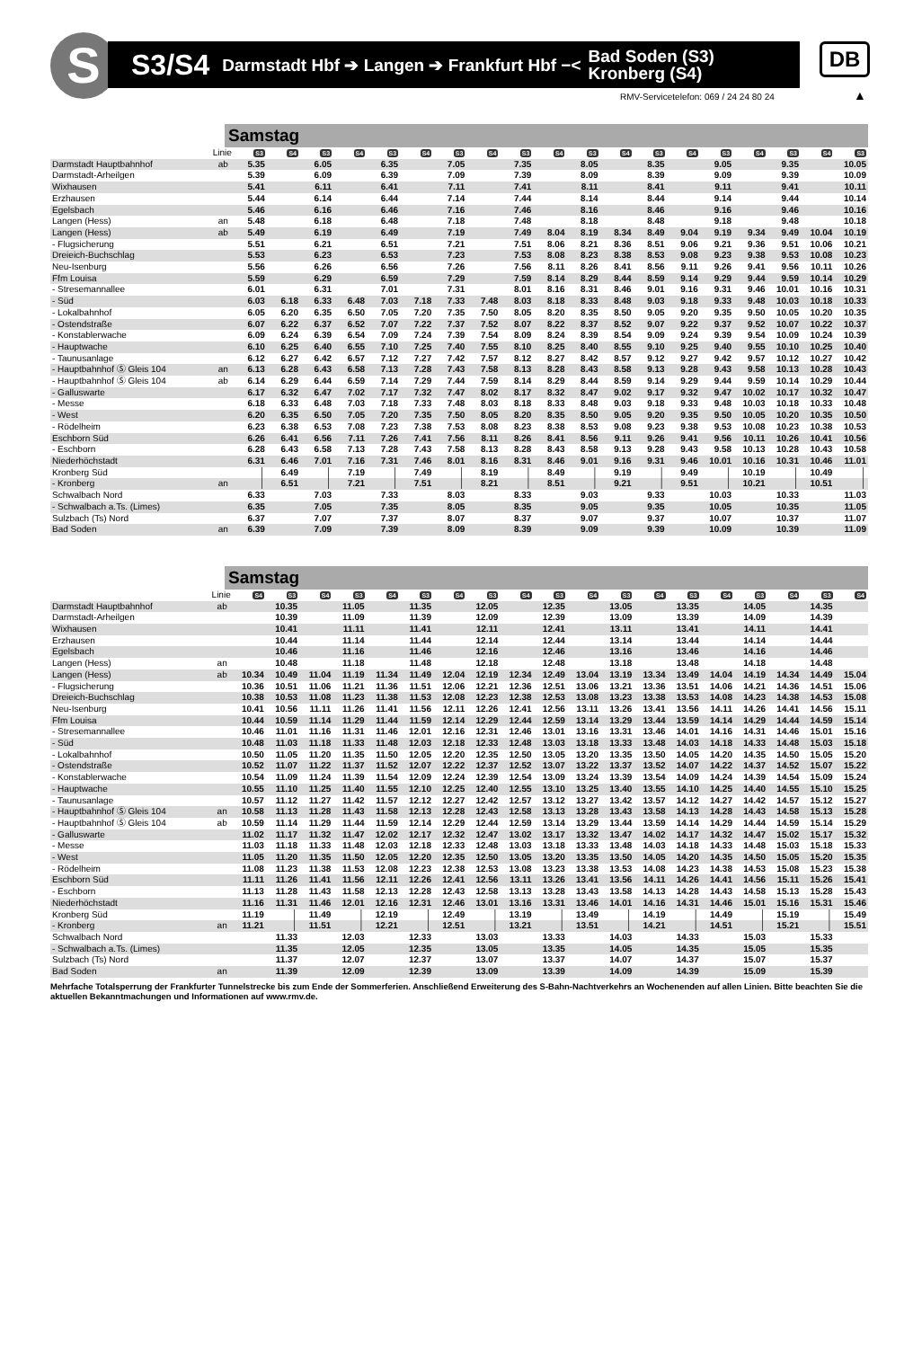S
S3/S4 Darmstadt Hbf ➔ Langen ➔ Frankfurt Hbf −< Bad Soden (S3)
Kronberg (S4)
DB
RMV-Servicetelefon: 069 / 24 24 80 24
▲
Samstag
| | Linie | S3 | S4 | S3 | S4 | S3 | S4 | S3 | S4 | S3 | S4 | S3 | S4 | S3 | S4 | S3 | S4 | S3 | S4 | S3 |
| --- | --- | --- | --- | --- | --- | --- | --- | --- | --- | --- | --- | --- | --- | --- | --- | --- | --- | --- | --- | --- |
| Darmstadt Hauptbahnhof | ab | 5.35 | | 6.05 | | 6.35 | | 7.05 | | 7.35 | | 8.05 | | 8.35 | | 9.05 | | 9.35 | | 10.05 |
| Darmstadt-Arheilgen | | 5.39 | | 6.09 | | 6.39 | | 7.09 | | 7.39 | | 8.09 | | 8.39 | | 9.09 | | 9.39 | | 10.09 |
| Wixhausen | | 5.41 | | 6.11 | | 6.41 | | 7.11 | | 7.41 | | 8.11 | | 8.41 | | 9.11 | | 9.41 | | 10.11 |
| Erzhausen | | 5.44 | | 6.14 | | 6.44 | | 7.14 | | 7.44 | | 8.14 | | 8.44 | | 9.14 | | 9.44 | | 10.14 |
| Egelsbach | | 5.46 | | 6.16 | | 6.46 | | 7.16 | | 7.46 | | 8.16 | | 8.46 | | 9.16 | | 9.46 | | 10.16 |
| Langen (Hess) | an | 5.48 | | 6.18 | | 6.48 | | 7.18 | | 7.48 | | 8.18 | | 8.48 | | 9.18 | | 9.48 | | 10.18 |
| Langen (Hess) | ab | 5.49 | | 6.19 | | 6.49 | | 7.19 | | 7.49 | 8.04 | 8.19 | 8.34 | 8.49 | 9.04 | 9.19 | 9.34 | 9.49 | 10.04 | 10.19 |
| - Flugsicherung | | 5.51 | | 6.21 | | 6.51 | | 7.21 | | 7.51 | 8.06 | 8.21 | 8.36 | 8.51 | 9.06 | 9.21 | 9.36 | 9.51 | 10.06 | 10.21 |
| Dreieich-Buchschlag | | 5.53 | | 6.23 | | 6.53 | | 7.23 | | 7.53 | 8.08 | 8.23 | 8.38 | 8.53 | 9.08 | 9.23 | 9.38 | 9.53 | 10.08 | 10.23 |
| Neu-Isenburg | | 5.56 | | 6.26 | | 6.56 | | 7.26 | | 7.56 | 8.11 | 8.26 | 8.41 | 8.56 | 9.11 | 9.26 | 9.41 | 9.56 | 10.11 | 10.26 |
| Ffm Louisa | | 5.59 | | 6.29 | | 6.59 | | 7.29 | | 7.59 | 8.14 | 8.29 | 8.44 | 8.59 | 9.14 | 9.29 | 9.44 | 9.59 | 10.14 | 10.29 |
| - Stresemannallee | | 6.01 | | 6.31 | | 7.01 | | 7.31 | | 8.01 | 8.16 | 8.31 | 8.46 | 9.01 | 9.16 | 9.31 | 9.46 | 10.01 | 10.16 | 10.31 |
| - Süd | | 6.03 | 6.18 | 6.33 | 6.48 | 7.03 | 7.18 | 7.33 | 7.48 | 8.03 | 8.18 | 8.33 | 8.48 | 9.03 | 9.18 | 9.33 | 9.48 | 10.03 | 10.18 | 10.33 |
| - Lokalbahnhof | | 6.05 | 6.20 | 6.35 | 6.50 | 7.05 | 7.20 | 7.35 | 7.50 | 8.05 | 8.20 | 8.35 | 8.50 | 9.05 | 9.20 | 9.35 | 9.50 | 10.05 | 10.20 | 10.35 |
| - Ostendstraße | | 6.07 | 6.22 | 6.37 | 6.52 | 7.07 | 7.22 | 7.37 | 7.52 | 8.07 | 8.22 | 8.37 | 8.52 | 9.07 | 9.22 | 9.37 | 9.52 | 10.07 | 10.22 | 10.37 |
| - Konstablerwache | | 6.09 | 6.24 | 6.39 | 6.54 | 7.09 | 7.24 | 7.39 | 7.54 | 8.09 | 8.24 | 8.39 | 8.54 | 9.09 | 9.24 | 9.39 | 9.54 | 10.09 | 10.24 | 10.39 |
| - Hauptwache | | 6.10 | 6.25 | 6.40 | 6.55 | 7.10 | 7.25 | 7.40 | 7.55 | 8.10 | 8.25 | 8.40 | 8.55 | 9.10 | 9.25 | 9.40 | 9.55 | 10.10 | 10.25 | 10.40 |
| - Taunusanlage | | 6.12 | 6.27 | 6.42 | 6.57 | 7.12 | 7.27 | 7.42 | 7.57 | 8.12 | 8.27 | 8.42 | 8.57 | 9.12 | 9.27 | 9.42 | 9.57 | 10.12 | 10.27 | 10.42 |
| - Hauptbahnhof Ⓢ Gleis 104 | an | 6.13 | 6.28 | 6.43 | 6.58 | 7.13 | 7.28 | 7.43 | 7.58 | 8.13 | 8.28 | 8.43 | 8.58 | 9.13 | 9.28 | 9.43 | 9.58 | 10.13 | 10.28 | 10.43 |
| - Hauptbahnhof Ⓢ Gleis 104 | ab | 6.14 | 6.29 | 6.44 | 6.59 | 7.14 | 7.29 | 7.44 | 7.59 | 8.14 | 8.29 | 8.44 | 8.59 | 9.14 | 9.29 | 9.44 | 9.59 | 10.14 | 10.29 | 10.44 |
| - Galluswarte | | 6.17 | 6.32 | 6.47 | 7.02 | 7.17 | 7.32 | 7.47 | 8.02 | 8.17 | 8.32 | 8.47 | 9.02 | 9.17 | 9.32 | 9.47 | 10.02 | 10.17 | 10.32 | 10.47 |
| - Messe | | 6.18 | 6.33 | 6.48 | 7.03 | 7.18 | 7.33 | 7.48 | 8.03 | 8.18 | 8.33 | 8.48 | 9.03 | 9.18 | 9.33 | 9.48 | 10.03 | 10.18 | 10.33 | 10.48 |
| - West | | 6.20 | 6.35 | 6.50 | 7.05 | 7.20 | 7.35 | 7.50 | 8.05 | 8.20 | 8.35 | 8.50 | 9.05 | 9.20 | 9.35 | 9.50 | 10.05 | 10.20 | 10.35 | 10.50 |
| - Rödelheim | | 6.23 | 6.38 | 6.53 | 7.08 | 7.23 | 7.38 | 7.53 | 8.08 | 8.23 | 8.38 | 8.53 | 9.08 | 9.23 | 9.38 | 9.53 | 10.08 | 10.23 | 10.38 | 10.53 |
| Eschborn Süd | | 6.26 | 6.41 | 6.56 | 7.11 | 7.26 | 7.41 | 7.56 | 8.11 | 8.26 | 8.41 | 8.56 | 9.11 | 9.26 | 9.41 | 9.56 | 10.11 | 10.26 | 10.41 | 10.56 |
| - Eschborn | | 6.28 | 6.43 | 6.58 | 7.13 | 7.28 | 7.43 | 7.58 | 8.13 | 8.28 | 8.43 | 8.58 | 9.13 | 9.28 | 9.43 | 9.58 | 10.13 | 10.28 | 10.43 | 10.58 |
| Niederhöchstadt | | 6.31 | 6.46 | 7.01 | 7.16 | 7.31 | 7.46 | 8.01 | 8.16 | 8.31 | 8.46 | 9.01 | 9.16 | 9.31 | 9.46 | 10.01 | 10.16 | 10.31 | 10.46 | 11.01 |
| Kronberg Süd | | │ | 6.49 | │ | 7.19 | │ | 7.49 | │ | 8.19 | │ | 8.49 | │ | 9.19 | │ | 9.49 | │ | 10.19 | │ | 10.49 | │ |
| - Kronberg | an | │ | 6.51 | │ | 7.21 | │ | 7.51 | │ | 8.21 | │ | 8.51 | │ | 9.21 | │ | 9.51 | │ | 10.21 | │ | 10.51 | │ |
| Schwalbach Nord | | 6.33 | | 7.03 | | 7.33 | | 8.03 | | 8.33 | | 9.03 | | 9.33 | | 10.03 | | 10.33 | | 11.03 |
| - Schwalbach a.Ts. (Limes) | | 6.35 | | 7.05 | | 7.35 | | 8.05 | | 8.35 | | 9.05 | | 9.35 | | 10.05 | | 10.35 | | 11.05 |
| Sulzbach (Ts) Nord | | 6.37 | | 7.07 | | 7.37 | | 8.07 | | 8.37 | | 9.07 | | 9.37 | | 10.07 | | 10.37 | | 11.07 |
| Bad Soden | an | 6.39 | | 7.09 | | 7.39 | | 8.09 | | 8.39 | | 9.09 | | 9.39 | | 10.09 | | 10.39 | | 11.09 |
Samstag
| | Linie | S4 | S3 | S4 | S3 | S4 | S3 | S4 | S3 | S4 | S3 | S4 | S3 | S4 | S3 | S4 | S3 | S4 | S3 | S4 |
| --- | --- | --- | --- | --- | --- | --- | --- | --- | --- | --- | --- | --- | --- | --- | --- | --- | --- | --- | --- | --- |
| Darmstadt Hauptbahnhof | ab | | 10.35 | | 11.05 | | 11.35 | | 12.05 | | 12.35 | | 13.05 | | 13.35 | | 14.05 | | 14.35 | |
| Darmstadt-Arheilgen | | | 10.39 | | 11.09 | | 11.39 | | 12.09 | | 12.39 | | 13.09 | | 13.39 | | 14.09 | | 14.39 | |
| Wixhausen | | | 10.41 | | 11.11 | | 11.41 | | 12.11 | | 12.41 | | 13.11 | | 13.41 | | 14.11 | | 14.41 | |
| Erzhausen | | | 10.44 | | 11.14 | | 11.44 | | 12.14 | | 12.44 | | 13.14 | | 13.44 | | 14.14 | | 14.44 | |
| Egelsbach | | | 10.46 | | 11.16 | | 11.46 | | 12.16 | | 12.46 | | 13.16 | | 13.46 | | 14.16 | | 14.46 | |
| Langen (Hess) | an | | 10.48 | | 11.18 | | 11.48 | | 12.18 | | 12.48 | | 13.18 | | 13.48 | | 14.18 | | 14.48 | |
| Langen (Hess) | ab | 10.34 | 10.49 | 11.04 | 11.19 | 11.34 | 11.49 | 12.04 | 12.19 | 12.34 | 12.49 | 13.04 | 13.19 | 13.34 | 13.49 | 14.04 | 14.19 | 14.34 | 14.49 | 15.04 |
| - Flugsicherung | | 10.36 | 10.51 | 11.06 | 11.21 | 11.36 | 11.51 | 12.06 | 12.21 | 12.36 | 12.51 | 13.06 | 13.21 | 13.36 | 13.51 | 14.06 | 14.21 | 14.36 | 14.51 | 15.06 |
| Dreieich-Buchschlag | | 10.38 | 10.53 | 11.08 | 11.23 | 11.38 | 11.53 | 12.08 | 12.23 | 12.38 | 12.53 | 13.08 | 13.23 | 13.38 | 13.53 | 14.08 | 14.23 | 14.38 | 14.53 | 15.08 |
| Neu-Isenburg | | 10.41 | 10.56 | 11.11 | 11.26 | 11.41 | 11.56 | 12.11 | 12.26 | 12.41 | 12.56 | 13.11 | 13.26 | 13.41 | 13.56 | 14.11 | 14.26 | 14.41 | 14.56 | 15.11 |
| Ffm Louisa | | 10.44 | 10.59 | 11.14 | 11.29 | 11.44 | 11.59 | 12.14 | 12.29 | 12.44 | 12.59 | 13.14 | 13.29 | 13.44 | 13.59 | 14.14 | 14.29 | 14.44 | 14.59 | 15.14 |
| - Stresemannallee | | 10.46 | 11.01 | 11.16 | 11.31 | 11.46 | 12.01 | 12.16 | 12.31 | 12.46 | 13.01 | 13.16 | 13.31 | 13.46 | 14.01 | 14.16 | 14.31 | 14.46 | 15.01 | 15.16 |
| - Süd | | 10.48 | 11.03 | 11.18 | 11.33 | 11.48 | 12.03 | 12.18 | 12.33 | 12.48 | 13.03 | 13.18 | 13.33 | 13.48 | 14.03 | 14.18 | 14.33 | 14.48 | 15.03 | 15.18 |
| - Lokalbahnhof | | 10.50 | 11.05 | 11.20 | 11.35 | 11.50 | 12.05 | 12.20 | 12.35 | 12.50 | 13.05 | 13.20 | 13.35 | 13.50 | 14.05 | 14.20 | 14.35 | 14.50 | 15.05 | 15.20 |
| - Ostendstraße | | 10.52 | 11.07 | 11.22 | 11.37 | 11.52 | 12.07 | 12.22 | 12.37 | 12.52 | 13.07 | 13.22 | 13.37 | 13.52 | 14.07 | 14.22 | 14.37 | 14.52 | 15.07 | 15.22 |
| - Konstablerwache | | 10.54 | 11.09 | 11.24 | 11.39 | 11.54 | 12.09 | 12.24 | 12.39 | 12.54 | 13.09 | 13.24 | 13.39 | 13.54 | 14.09 | 14.24 | 14.39 | 14.54 | 15.09 | 15.24 |
| - Hauptwache | | 10.55 | 11.10 | 11.25 | 11.40 | 11.55 | 12.10 | 12.25 | 12.40 | 12.55 | 13.10 | 13.25 | 13.40 | 13.55 | 14.10 | 14.25 | 14.40 | 14.55 | 15.10 | 15.25 |
| - Taunusanlage | | 10.57 | 11.12 | 11.27 | 11.42 | 11.57 | 12.12 | 12.27 | 12.42 | 12.57 | 13.12 | 13.27 | 13.42 | 13.57 | 14.12 | 14.27 | 14.42 | 14.57 | 15.12 | 15.27 |
| - Hauptbahnhof Ⓢ Gleis 104 | an | 10.58 | 11.13 | 11.28 | 11.43 | 11.58 | 12.13 | 12.28 | 12.43 | 12.58 | 13.13 | 13.28 | 13.43 | 13.58 | 14.13 | 14.28 | 14.43 | 14.58 | 15.13 | 15.28 |
| - Hauptbahnhof Ⓢ Gleis 104 | ab | 10.59 | 11.14 | 11.29 | 11.44 | 11.59 | 12.14 | 12.29 | 12.44 | 12.59 | 13.14 | 13.29 | 13.44 | 13.59 | 14.14 | 14.29 | 14.44 | 14.59 | 15.14 | 15.29 |
| - Galluswarte | | 11.02 | 11.17 | 11.32 | 11.47 | 12.02 | 12.17 | 12.32 | 12.47 | 13.02 | 13.17 | 13.32 | 13.47 | 14.02 | 14.17 | 14.32 | 14.47 | 15.02 | 15.17 | 15.32 |
| - Messe | | 11.03 | 11.18 | 11.33 | 11.48 | 12.03 | 12.18 | 12.33 | 12.48 | 13.03 | 13.18 | 13.33 | 13.48 | 14.03 | 14.18 | 14.33 | 14.48 | 15.03 | 15.18 | 15.33 |
| - West | | 11.05 | 11.20 | 11.35 | 11.50 | 12.05 | 12.20 | 12.35 | 12.50 | 13.05 | 13.20 | 13.35 | 13.50 | 14.05 | 14.20 | 14.35 | 14.50 | 15.05 | 15.20 | 15.35 |
| - Rödelheim | | 11.08 | 11.23 | 11.38 | 11.53 | 12.08 | 12.23 | 12.38 | 12.53 | 13.08 | 13.23 | 13.38 | 13.53 | 14.08 | 14.23 | 14.38 | 14.53 | 15.08 | 15.23 | 15.38 |
| Eschborn Süd | | 11.11 | 11.26 | 11.41 | 11.56 | 12.11 | 12.26 | 12.41 | 12.56 | 13.11 | 13.26 | 13.41 | 13.56 | 14.11 | 14.26 | 14.41 | 14.56 | 15.11 | 15.26 | 15.41 |
| - Eschborn | | 11.13 | 11.28 | 11.43 | 11.58 | 12.13 | 12.28 | 12.43 | 12.58 | 13.13 | 13.28 | 13.43 | 13.58 | 14.13 | 14.28 | 14.43 | 14.58 | 15.13 | 15.28 | 15.43 |
| Niederhöchstadt | | 11.16 | 11.31 | 11.46 | 12.01 | 12.16 | 12.31 | 12.46 | 13.01 | 13.16 | 13.31 | 13.46 | 14.01 | 14.16 | 14.31 | 14.46 | 15.01 | 15.16 | 15.31 | 15.46 |
| Kronberg Süd | | 11.19 | │ | 11.49 | │ | 12.19 | │ | 12.49 | │ | 13.19 | │ | 13.49 | │ | 14.19 | │ | 14.49 | │ | 15.19 | │ | 15.49 |
| - Kronberg | an | 11.21 | │ | 11.51 | │ | 12.21 | │ | 12.51 | │ | 13.21 | │ | 13.51 | │ | 14.21 | │ | 14.51 | │ | 15.21 | │ | 15.51 |
| Schwalbach Nord | | | 11.33 | | 12.03 | | 12.33 | | 13.03 | | 13.33 | | 14.03 | | 14.33 | | 15.03 | | 15.33 | |
| - Schwalbach a.Ts. (Limes) | | | 11.35 | | 12.05 | | 12.35 | | 13.05 | | 13.35 | | 14.05 | | 14.35 | | 15.05 | | 15.35 | |
| Sulzbach (Ts) Nord | | | 11.37 | | 12.07 | | 12.37 | | 13.07 | | 13.37 | | 14.07 | | 14.37 | | 15.07 | | 15.37 | |
| Bad Soden | an | | 11.39 | | 12.09 | | 12.39 | | 13.09 | | 13.39 | | 14.09 | | 14.39 | | 15.09 | | 15.39 | |
Mehrfache Totalsperrung der Frankfurter Tunnelstrecke bis zum Ende der Sommerferien. Anschließend Erweiterung des S-Bahn-Nachtverkehrs an Wochenenden auf allen Linien. Bitte beachten Sie die aktuellen Bekanntmachungen und Informationen auf www.rmv.de.